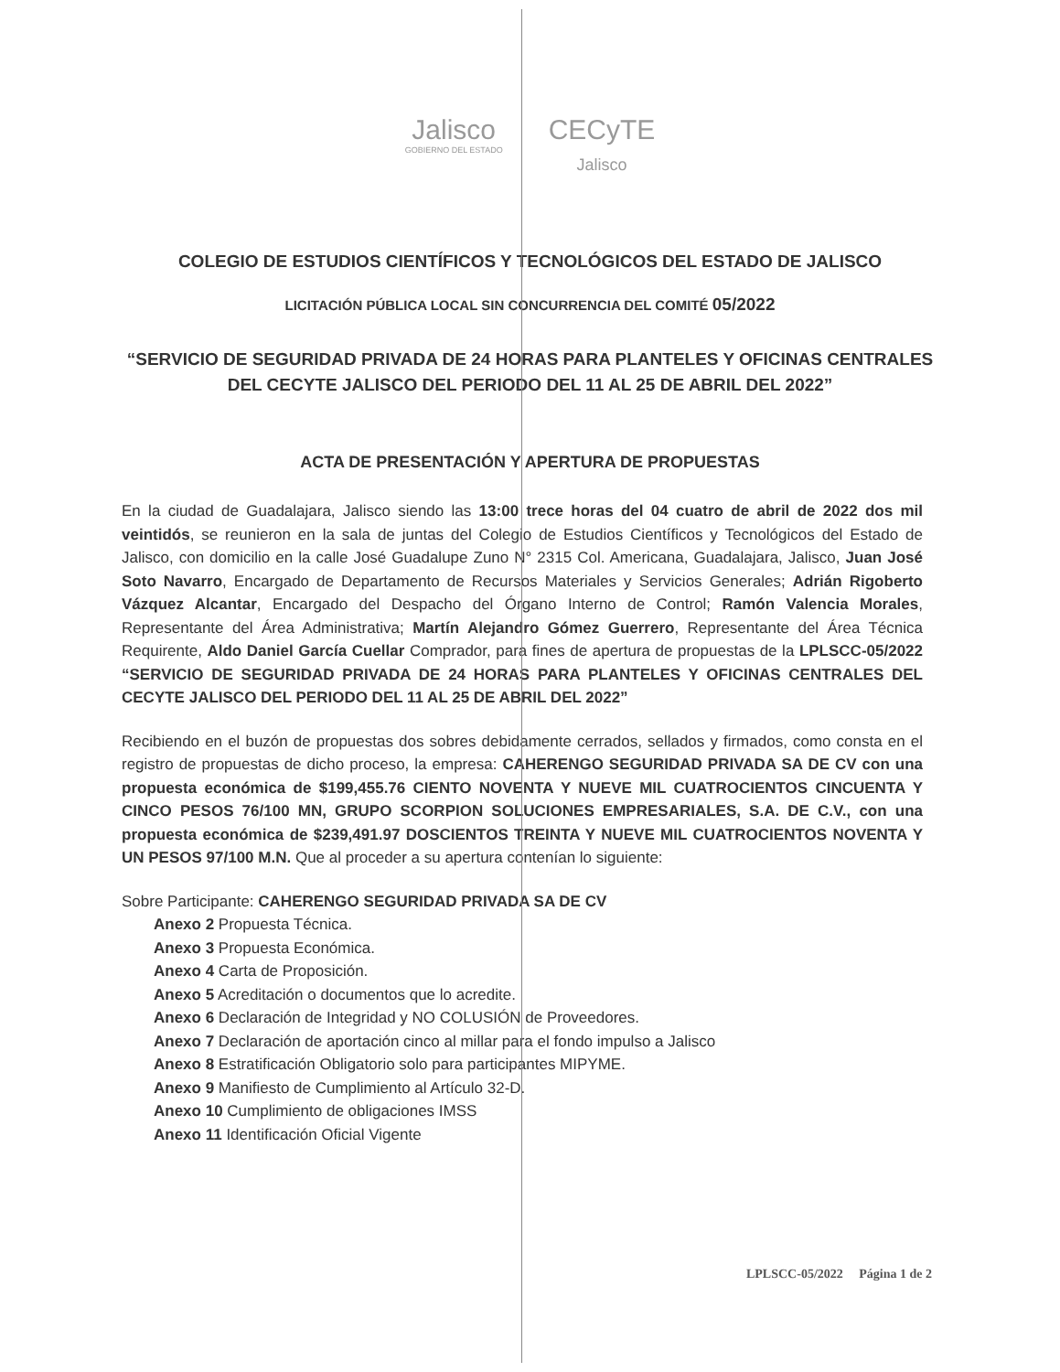Jalisco
GOBIERNO DEL ESTADO
CECyTE
Jalisco
COLEGIO DE ESTUDIOS CIENTÍFICOS Y TECNOLÓGICOS DEL ESTADO DE JALISCO
LICITACIÓN PÚBLICA LOCAL SIN CONCURRENCIA DEL COMITÉ 05/2022
“SERVICIO DE SEGURIDAD PRIVADA DE 24 HORAS PARA PLANTELES Y OFICINAS CENTRALES DEL CECYTE JALISCO DEL PERIODO DEL 11 AL 25 DE ABRIL DEL 2022”
ACTA DE PRESENTACIÓN Y APERTURA DE PROPUESTAS
En la ciudad de Guadalajara, Jalisco siendo las 13:00 trece horas del 04 cuatro de abril de 2022 dos mil veintidós, se reunieron en la sala de juntas del Colegio de Estudios Científicos y Tecnológicos del Estado de Jalisco, con domicilio en la calle José Guadalupe Zuno N° 2315 Col. Americana, Guadalajara, Jalisco, Juan José Soto Navarro, Encargado de Departamento de Recursos Materiales y Servicios Generales; Adrián Rigoberto Vázquez Alcantar, Encargado del Despacho del Órgano Interno de Control; Ramón Valencia Morales, Representante del Área Administrativa; Martín Alejandro Gómez Guerrero, Representante del Área Técnica Requirente, Aldo Daniel García Cuellar Comprador, para fines de apertura de propuestas de la LPLSCC-05/2022 “SERVICIO DE SEGURIDAD PRIVADA DE 24 HORAS PARA PLANTELES Y OFICINAS CENTRALES DEL CECYTE JALISCO DEL PERIODO DEL 11 AL 25 DE ABRIL DEL 2022”
Recibiendo en el buzón de propuestas dos sobres debidamente cerrados, sellados y firmados, como consta en el registro de propuestas de dicho proceso, la empresa: CAHERENGO SEGURIDAD PRIVADA SA DE CV con una propuesta económica de $199,455.76 CIENTO NOVENTA Y NUEVE MIL CUATROCIENTOS CINCUENTA Y CINCO PESOS 76/100 MN, GRUPO SCORPION SOLUCIONES EMPRESARIALES, S.A. DE C.V., con una propuesta económica de $239,491.97 DOSCIENTOS TREINTA Y NUEVE MIL CUATROCIENTOS NOVENTA Y UN PESOS 97/100 M.N. Que al proceder a su apertura contenían lo siguiente:
Sobre Participante: CAHERENGO SEGURIDAD PRIVADA SA DE CV
Anexo 2 Propuesta Técnica.
Anexo 3 Propuesta Económica.
Anexo 4 Carta de Proposición.
Anexo 5 Acreditación o documentos que lo acredite.
Anexo 6 Declaración de Integridad y NO COLUSIÓN de Proveedores.
Anexo 7 Declaración de aportación cinco al millar para el fondo impulso a Jalisco
Anexo 8 Estratificación Obligatorio solo para participantes MIPYME.
Anexo 9 Manifiesto de Cumplimiento al Artículo 32-D.
Anexo 10 Cumplimiento de obligaciones IMSS
Anexo 11 Identificación Oficial Vigente
LPLSCC-05/2022 Página 1 de 2